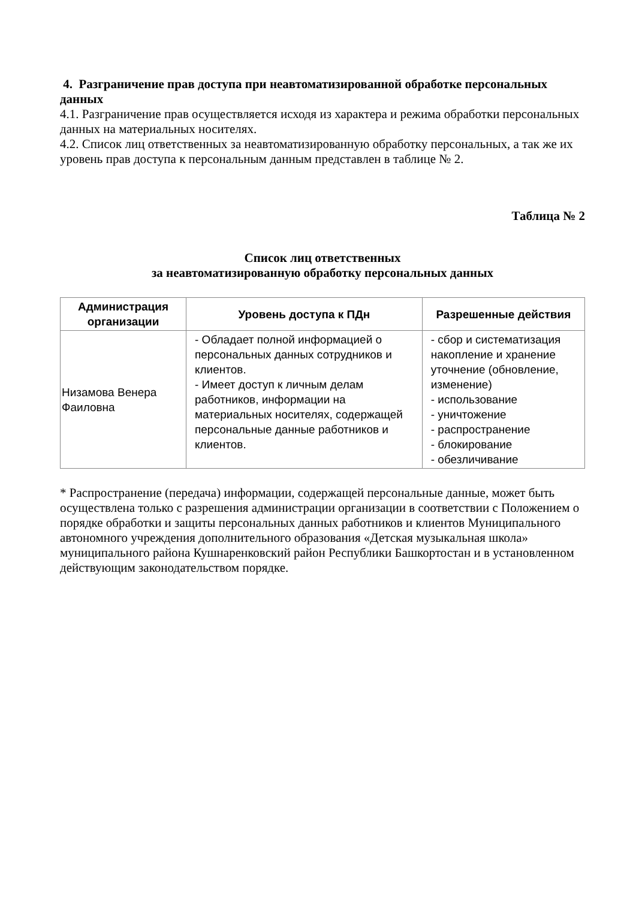4. Разграничение прав доступа при неавтоматизированной обработке персональных данных
4.1. Разграничение прав осуществляется исходя из характера и режима обработки персональных данных на материальных носителях.
4.2. Список лиц ответственных за неавтоматизированную обработку персональных, а так же их уровень прав доступа к персональным данным представлен в таблице № 2.
Таблица № 2
Список лиц ответственных
за неавтоматизированную обработку персональных данных
| Администрация организации | Уровень доступа к ПДн | Разрешенные действия |
| --- | --- | --- |
| Низамова Венера Фаиловна | - Обладает полной информацией о персональных данных сотрудников и клиентов. - Имеет доступ к личным делам работников, информации на материальных носителях, содержащей персональные данные работников и клиентов. | - сбор и систематизация накопление и хранение уточнение (обновление, изменение) - использование - уничтожение - распространение - блокирование - обезличивание |
* Распространение (передача) информации, содержащей персональные данные, может быть осуществлена только с разрешения администрации организации в соответствии с Положением о порядке обработки и защиты персональных данных работников и клиентов Муниципального автономного учреждения дополнительного образования «Детская музыкальная школа» муниципального района Кушнаренковский район Республики Башкортостан и в установленном действующим законодательством порядке.